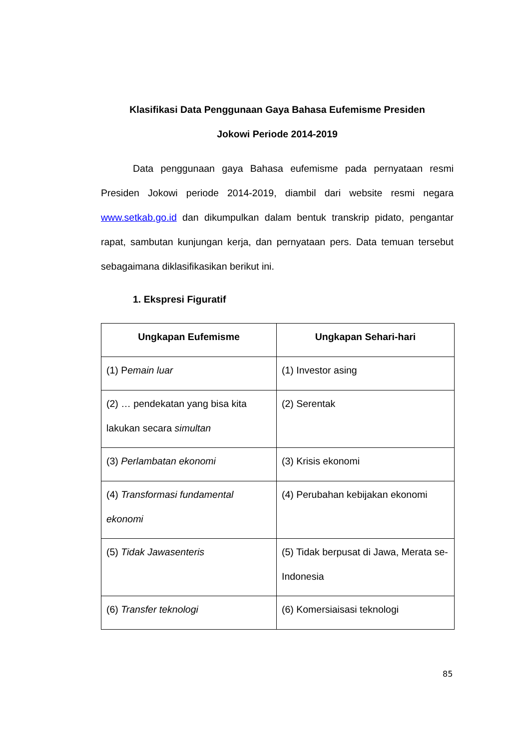Klasifikasi Data Penggunaan Gaya Bahasa Eufemisme Presiden
Jokowi Periode 2014-2019
Data penggunaan gaya Bahasa eufemisme pada pernyataan resmi Presiden Jokowi periode 2014-2019, diambil dari website resmi negara www.setkab.go.id dan dikumpulkan dalam bentuk transkrip pidato, pengantar rapat, sambutan kunjungan kerja, dan pernyataan pers. Data temuan tersebut sebagaimana diklasifikasikan berikut ini.
1. Ekspresi Figuratif
| Ungkapan Eufemisme | Ungkapan Sehari-hari |
| --- | --- |
| (1) P emain luar | (1) Investor asing |
| (2) … pendekatan yang bisa kita lakukan secara simultan | (2) Serentak |
| (3) Perlambatan ekonomi | (3) Krisis ekonomi |
| (4) Transformasi fundamental ekonomi | (4) Perubahan kebijakan ekonomi |
| (5) Tidak Jawasenteris | (5) Tidak berpusat di Jawa, Merata se-Indonesia |
| (6) Transfer teknologi | (6) Komersiaisasi teknologi |
85